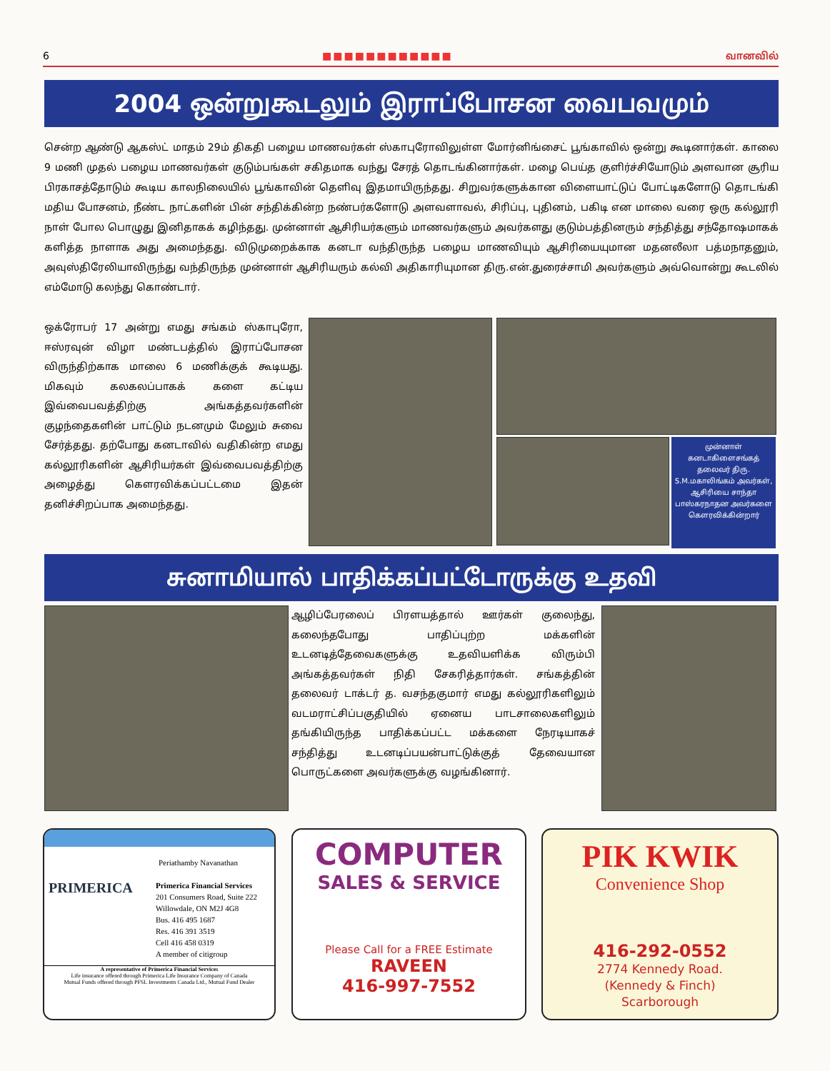6 ■■■■■■■■■■■■ வானவில்
2004 ஒன்றுகூடலும் இராப்போசன வைபவமும்
சென்ற ஆண்டு ஆகஸ்ட் மாதம் 29ம் திகதி பழைய மாணவர்கள் ஸ்காபுரோவிலுள்ள மோர்னிங்சைட் பூங்காவில் ஒன்று கூடினார்கள். காலை 9 மணி முதல் பழைய மாணவர்கள் குடும்பங்கள் சகிதமாக வந்து சேரத் தொடங்கினார்கள். மழை பெய்த குளிர்ச்சியோடும் அளவான சூரிய பிரகாசத்தோடும் கூடிய காலநிலையில் பூங்காவின் தெளிவு இதமாயிருந்தது. சிறுவர்களுக்கான விளையாட்டுப் போட்டிகளோடு தொடங்கி மதிய போசனம், நீண்ட நாட்களின் பின் சந்திக்கின்ற நண்பர்களோடு அளவளாவல், சிரிப்பு, புதினம், பகிடி என மாலை வரை ஒரு கல்லூரி நாள் போல பொழுது இனிதாகக் கழிந்தது. முன்னாள் ஆசிரியர்களும் மாணவர்களும் அவர்களது குடும்பத்தினரும் சந்தித்து சந்தோஷமாகக் களித்த நாளாக அது அமைந்தது. விடுமுறைக்காக கனடா வந்திருந்த பழைய மாணவியும் ஆசிரியையுமான மதனலீலா பத்மநாதனும், அவுஸ்திரேலியாவிருந்து வந்திருந்த முன்னாள் ஆசிரியரும் கல்வி அதிகாரியுமான திரு.என்.துரைச்சாமி அவர்களும் அவ்வொன்று கூடலில் எம்மோடு கலந்து கொண்டார்.
ஒக்ரோபர் 17 அன்று எமது சங்கம் ஸ்காபுரோ, ஈஸ்ரவுன் விழா மண்டபத்தில் இராப்போசன விருந்திற்காக மாலை 6 மணிக்குக் கூடியது. மிகவும் கலகலப்பாகக் களை கட்டிய இவ்வைபவத்திற்கு அங்கத்தவர்களின் குழந்தைகளின் பாட்டும் நடனமும் மேலும் சுவை சேர்த்தது. தற்போது கனடாவில் வதிகின்ற எமது கல்லூரிகளின் ஆசிரியர்கள் இவ்வைபவத்திற்கு அழைத்து கௌரவிக்கப்பட்டமை இதன் தனிச்சிறப்பாக அமைந்தது.
முன்னாள் கனடாகிளைசங்கத் தலைவர் திரு. S.M.மகாலிங்கம் அவர்கள், ஆசிரியை சாந்தா பாஸ்கரநாதன அவர்களை கௌரவிக்கின்றார்
சுனாமியால் பாதிக்கப்பட்டோருக்கு உதவி
ஆழிப்பேரலைப் பிரளயத்தால் ஊர்கள் குலைந்து, கலைந்தபோது பாதிப்புற்ற மக்களின் உடனடித்தேவைகளுக்கு உதவியளிக்க விரும்பி அங்கத்தவர்கள் நிதி சேகரித்தார்கள். சங்கத்தின் தலைவர் டாக்டர் த. வசந்தகுமார் எமது கல்லூரிகளிலும் வடமராட்சிப்பகுதியில் ஏனைய பாடசாலைகளிலும் தங்கியிருந்த பாதிக்கப்பட்ட மக்களை நேரடியாகச் சந்தித்து உடனடிப்பயன்பாட்டுக்குத் தேவையான பொருட்களை அவர்களுக்கு வழங்கினார்.
Periathamby Navanathan
PRIMERICA
Primerica Financial Services
201 Consumers Road, Suite 222
Willowdale, ON M2J 4G8
Bus. 416 495 1687
Res. 416 391 3519
Cell 416 458 0319
A member of citigroup
A representative of Primerica Financial Services
Life insurance offered through Primerica Life Insurance Company of Canada
Mutual Funds offered through PFSL Investments Canada Ltd., Mutual Fund Dealer
COMPUTER
SALES & SERVICE
Please Call for a FREE Estimate
RAVEEN
416-997-7552
PIK KWIK
Convenience Shop
416-292-0552
2774 Kennedy Road.
(Kennedy & Finch)
Scarborough